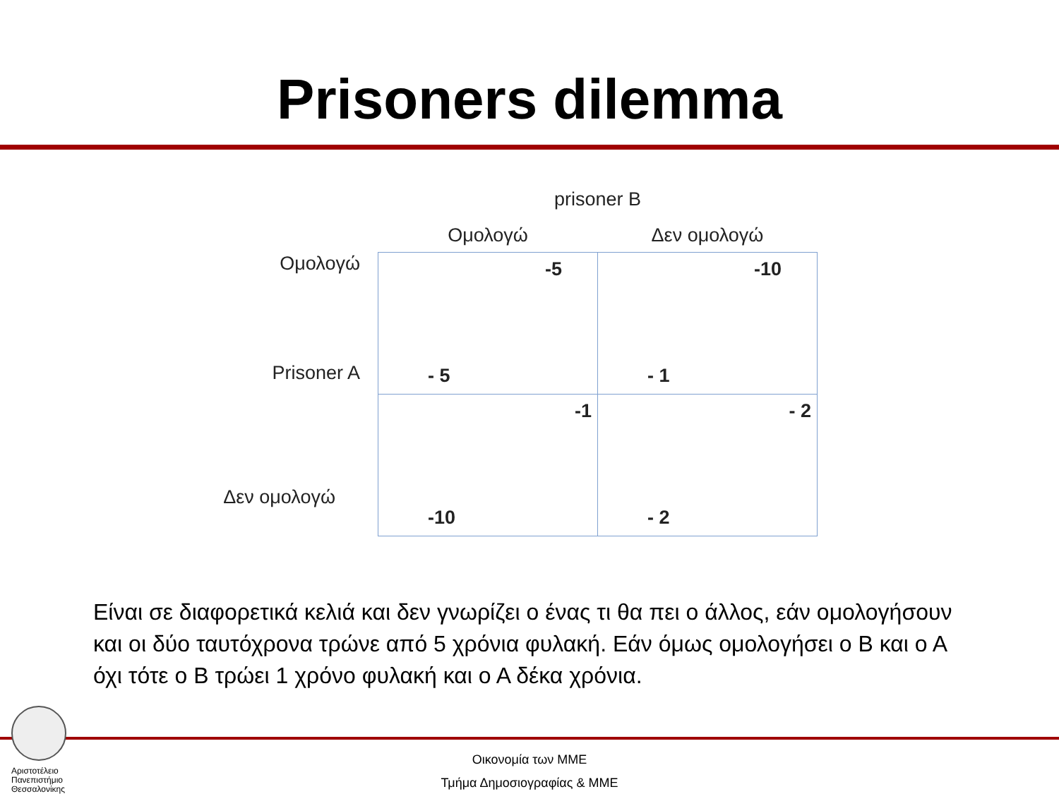Prisoners dilemma
| | prisoner B | |
| | Ομολογώ | Δεν ομολογώ |
| Ομολογώ Prisoner A | -5 - 5 | -10 - 1 |
| Δεν ομολογώ | -1 -10 | - 2 - 2 |
Είναι σε διαφορετικά κελιά και δεν γνωρίζει ο ένας τι θα πει ο άλλος, εάν ομολογήσουν και οι δύο ταυτόχρονα τρώνε από 5 χρόνια φυλακή. Εάν όμως ομολογήσει ο Β και ο Α όχι τότε ο Β τρώει 1 χρόνο φυλακή και ο Α δέκα χρόνια.
Οικονομία των ΜΜΕ
Τμήμα Δημοσιογραφίας & ΜΜΕ
Αριστοτέλειο
Πανεπιστήμιο
Θεσσαλονίκης